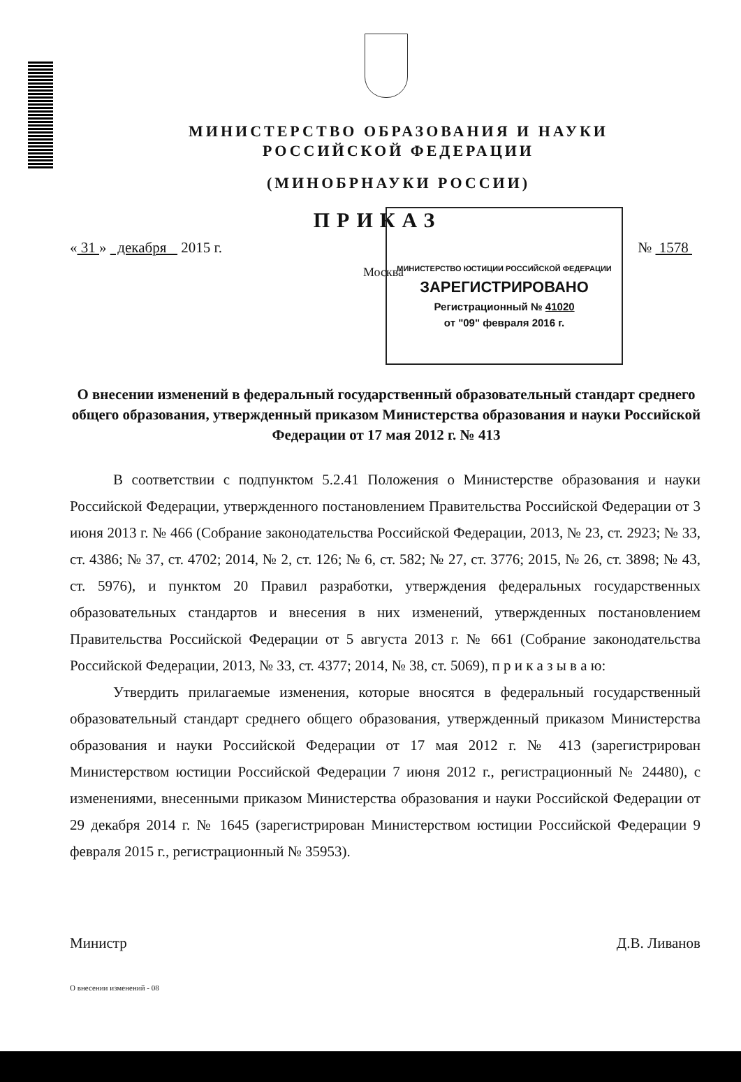МИНИСТЕРСТВО ОБРАЗОВАНИЯ И НАУКИ
РОССИЙСКОЙ ФЕДЕРАЦИИ
(МИНОБРНАУКИ РОССИИ)
ПРИКАЗ
« 31 » декабря 2015 г. № 1578
Москва
МИНИСТЕРСТВО ЮСТИЦИИ РОССИЙСКОЙ ФЕДЕРАЦИИ
ЗАРЕГИСТРИРОВАНО
Регистрационный № 41020
от "09" февраля 2016 г.
О внесении изменений в федеральный государственный образовательный стандарт среднего общего образования, утвержденный приказом Министерства образования и науки Российской Федерации от 17 мая 2012 г. № 413
В соответствии с подпунктом 5.2.41 Положения о Министерстве образования и науки Российской Федерации, утвержденного постановлением Правительства Российской Федерации от 3 июня 2013 г. № 466 (Собрание законодательства Российской Федерации, 2013, № 23, ст. 2923; № 33, ст. 4386; № 37, ст. 4702; 2014, № 2, ст. 126; № 6, ст. 582; № 27, ст. 3776; 2015, № 26, ст. 3898; № 43, ст. 5976), и пунктом 20 Правил разработки, утверждения федеральных государственных образовательных стандартов и внесения в них изменений, утвержденных постановлением Правительства Российской Федерации от 5 августа 2013 г. № 661 (Собрание законодательства Российской Федерации, 2013, № 33, ст. 4377; 2014, № 38, ст. 5069), п р и к а з ы в а ю:
Утвердить прилагаемые изменения, которые вносятся в федеральный государственный образовательный стандарт среднего общего образования, утвержденный приказом Министерства образования и науки Российской Федерации от 17 мая 2012 г. № 413 (зарегистрирован Министерством юстиции Российской Федерации 7 июня 2012 г., регистрационный № 24480), с изменениями, внесенными приказом Министерства образования и науки Российской Федерации от 29 декабря 2014 г. № 1645 (зарегистрирован Министерством юстиции Российской Федерации 9 февраля 2015 г., регистрационный № 35953).
Министр Д.В. Ливанов
О внесении изменений - 08